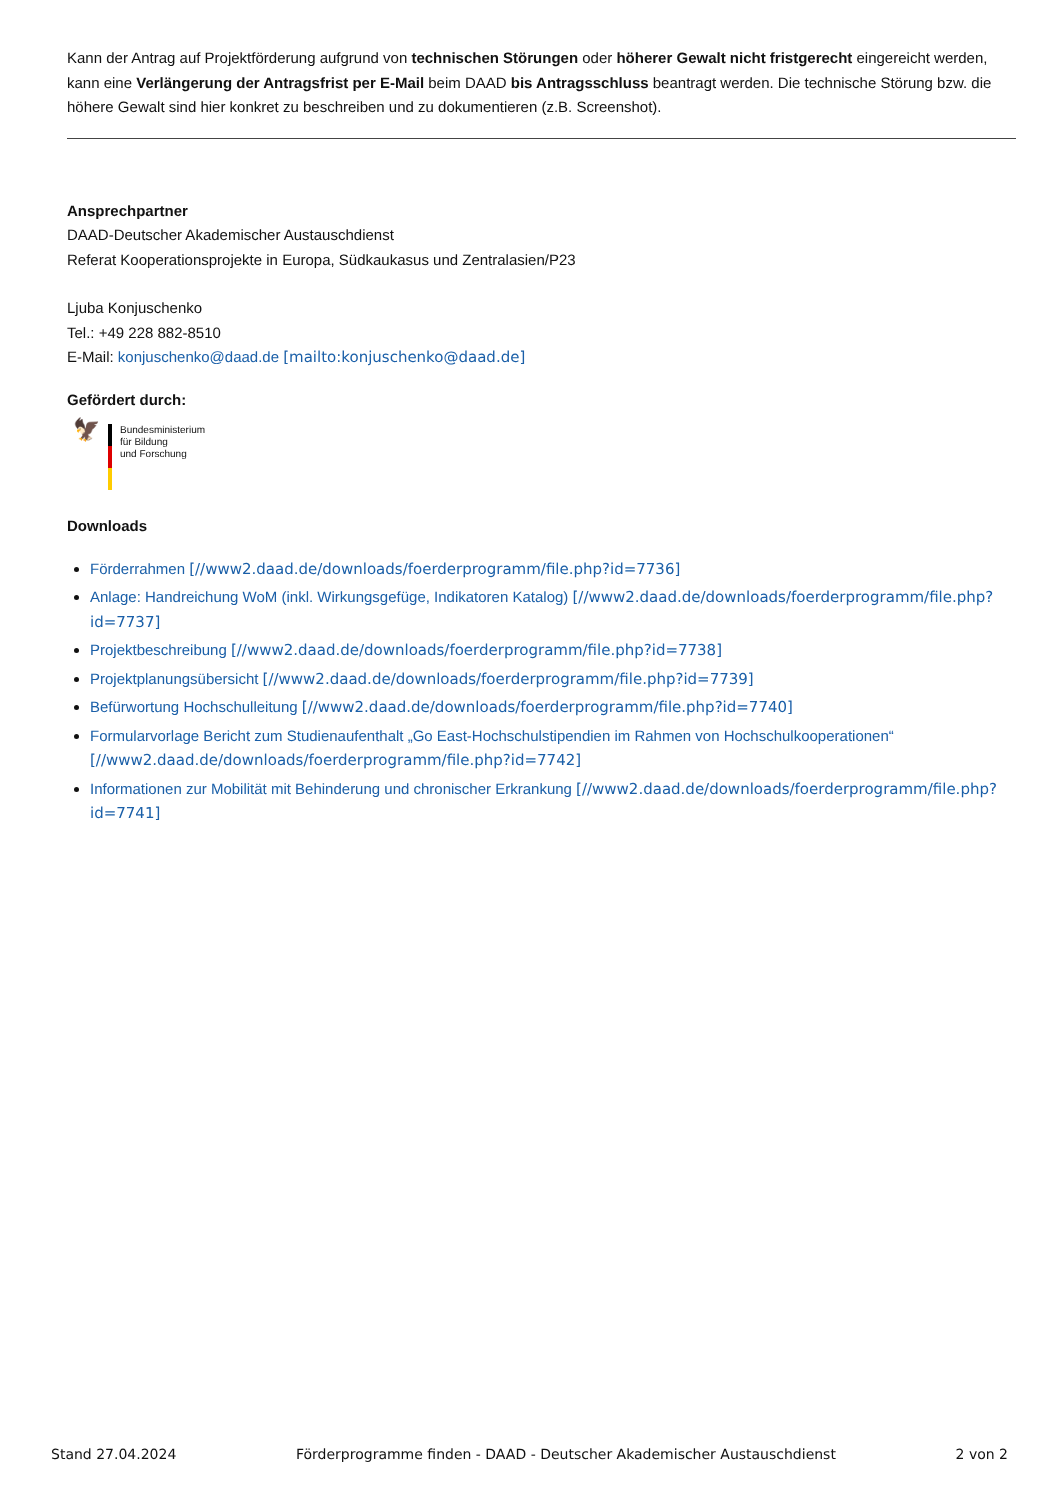Kann der Antrag auf Projektförderung aufgrund von technischen Störungen oder höherer Gewalt nicht fristgerecht eingereicht werden, kann eine Verlängerung der Antragsfrist per E-Mail beim DAAD bis Antragsschluss beantragt werden. Die technische Störung bzw. die höhere Gewalt sind hier konkret zu beschreiben und zu dokumentieren (z.B. Screenshot).
Ansprechpartner
DAAD-Deutscher Akademischer Austauschdienst
Referat Kooperationsprojekte in Europa, Südkaukasus und Zentralasien/P23
Ljuba Konjuschenko
Tel.: +49 228 882-8510
E-Mail: konjuschenko@daad.de [mailto:konjuschenko@daad.de]
Gefördert durch:
🦅
Bundesministerium
für Bildung
und Forschung
Downloads
Förderrahmen [//www2.daad.de/downloads/foerderprogramm/file.php?id=7736]
Anlage: Handreichung WoM (inkl. Wirkungsgefüge, Indikatoren Katalog) [//www2.daad.de/downloads/foerderprogramm/file.php?id=7737]
Projektbeschreibung [//www2.daad.de/downloads/foerderprogramm/file.php?id=7738]
Projektplanungsübersicht [//www2.daad.de/downloads/foerderprogramm/file.php?id=7739]
Befürwortung Hochschulleitung [//www2.daad.de/downloads/foerderprogramm/file.php?id=7740]
Formularvorlage Bericht zum Studienaufenthalt „Go East-Hochschulstipendien im Rahmen von Hochschulkooperationen“ [//www2.daad.de/downloads/foerderprogramm/file.php?id=7742]
Informationen zur Mobilität mit Behinderung und chronischer Erkrankung [//www2.daad.de/downloads/foerderprogramm/file.php?id=7741]
Stand 27.04.2024 Förderprogramme finden - DAAD - Deutscher Akademischer Austauschdienst 2 von 2